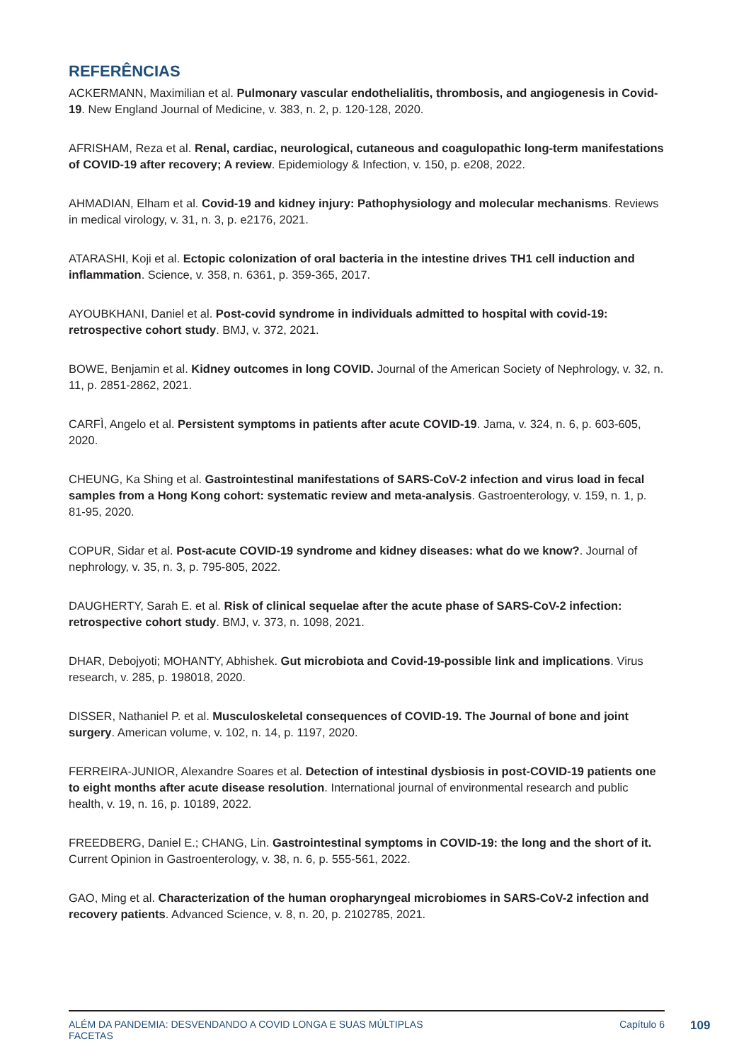REFERÊNCIAS
ACKERMANN, Maximilian et al. Pulmonary vascular endothelialitis, thrombosis, and angiogenesis in Covid-19. New England Journal of Medicine, v. 383, n. 2, p. 120-128, 2020.
AFRISHAM, Reza et al. Renal, cardiac, neurological, cutaneous and coagulopathic long-term manifestations of COVID-19 after recovery; A review. Epidemiology & Infection, v. 150, p. e208, 2022.
AHMADIAN, Elham et al. Covid-19 and kidney injury: Pathophysiology and molecular mechanisms. Reviews in medical virology, v. 31, n. 3, p. e2176, 2021.
ATARASHI, Koji et al. Ectopic colonization of oral bacteria in the intestine drives TH1 cell induction and inflammation. Science, v. 358, n. 6361, p. 359-365, 2017.
AYOUBKHANI, Daniel et al. Post-covid syndrome in individuals admitted to hospital with covid-19: retrospective cohort study. BMJ, v. 372, 2021.
BOWE, Benjamin et al. Kidney outcomes in long COVID. Journal of the American Society of Nephrology, v. 32, n. 11, p. 2851-2862, 2021.
CARFÌ, Angelo et al. Persistent symptoms in patients after acute COVID-19. Jama, v. 324, n. 6, p. 603-605, 2020.
CHEUNG, Ka Shing et al. Gastrointestinal manifestations of SARS-CoV-2 infection and virus load in fecal samples from a Hong Kong cohort: systematic review and meta-analysis. Gastroenterology, v. 159, n. 1, p. 81-95, 2020.
COPUR, Sidar et al. Post-acute COVID-19 syndrome and kidney diseases: what do we know?. Journal of nephrology, v. 35, n. 3, p. 795-805, 2022.
DAUGHERTY, Sarah E. et al. Risk of clinical sequelae after the acute phase of SARS-CoV-2 infection: retrospective cohort study. BMJ, v. 373, n. 1098, 2021.
DHAR, Debojyoti; MOHANTY, Abhishek. Gut microbiota and Covid-19-possible link and implications. Virus research, v. 285, p. 198018, 2020.
DISSER, Nathaniel P. et al. Musculoskeletal consequences of COVID-19. The Journal of bone and joint surgery. American volume, v. 102, n. 14, p. 1197, 2020.
FERREIRA-JUNIOR, Alexandre Soares et al. Detection of intestinal dysbiosis in post-COVID-19 patients one to eight months after acute disease resolution. International journal of environmental research and public health, v. 19, n. 16, p. 10189, 2022.
FREEDBERG, Daniel E.; CHANG, Lin. Gastrointestinal symptoms in COVID-19: the long and the short of it. Current Opinion in Gastroenterology, v. 38, n. 6, p. 555-561, 2022.
GAO, Ming et al. Characterization of the human oropharyngeal microbiomes in SARS-CoV-2 infection and recovery patients. Advanced Science, v. 8, n. 20, p. 2102785, 2021.
ALÉM DA PANDEMIA: DESVENDANDO A COVID LONGA E SUAS MÚLTIPLAS
FACETAS Capítulo 6
109